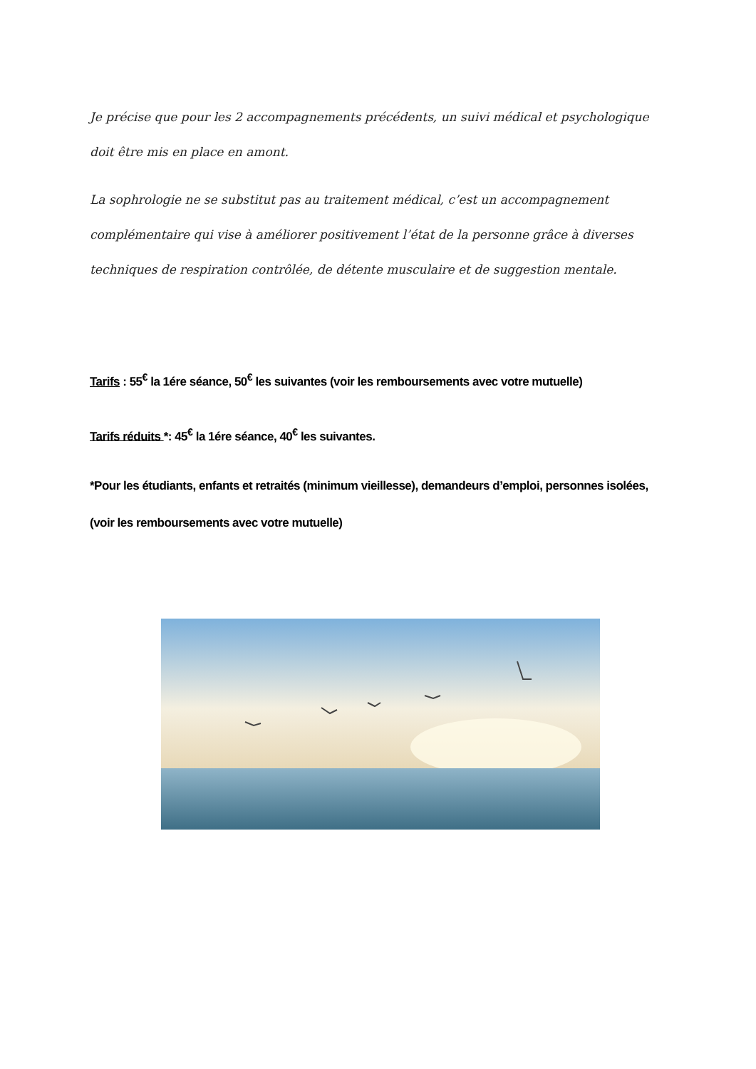Je précise que pour les 2 accompagnements précédents, un suivi médical et psychologique doit être mis en place en amont.
La sophrologie ne se substitut pas au traitement médical, c’est un accompagnement complémentaire qui vise à améliorer positivement l’état de la personne grâce à diverses techniques de respiration contrôlée, de détente musculaire et de suggestion mentale.
Tarifs : 55<sup>€</sup> la 1ére séance, 50<sup>€</sup> les suivantes (voir les remboursements avec votre mutuelle)
Tarifs réduits *: 45<sup>€</sup> la 1ére séance, 40<sup>€</sup> les suivantes.
*Pour les étudiants, enfants et retraités (minimum vieillesse), demandeurs d’emploi, personnes isolées, (voir les remboursements avec votre mutuelle)